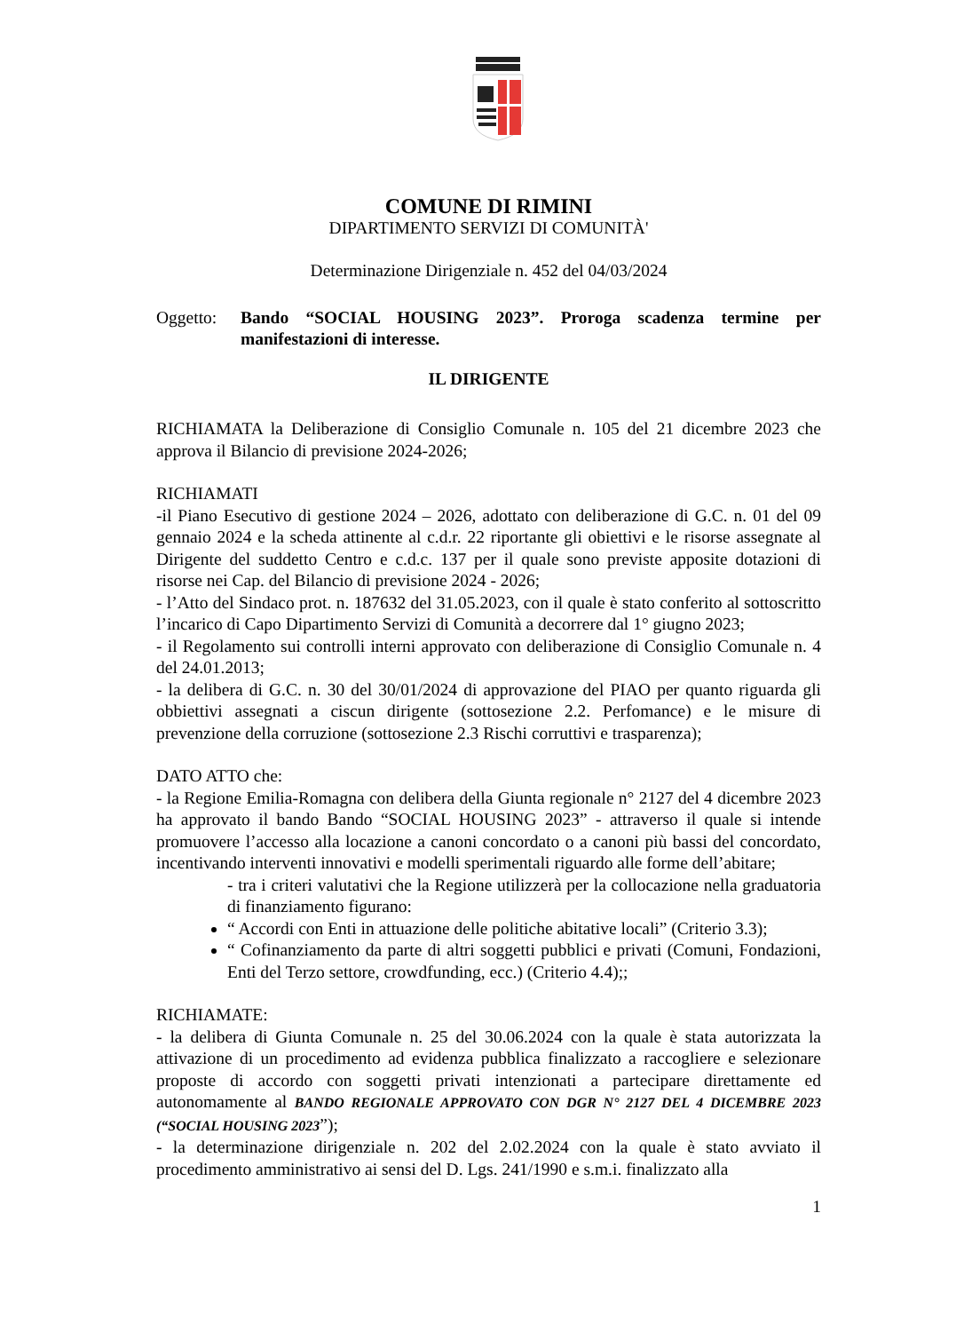COMUNE DI RIMINI
DIPARTIMENTO SERVIZI DI COMUNITÀ'
Determinazione Dirigenziale n. 452 del 04/03/2024
Oggetto: Bando “SOCIAL HOUSING 2023”. Proroga scadenza termine per manifestazioni di interesse.
IL DIRIGENTE
RICHIAMATA la Deliberazione di Consiglio Comunale n. 105 del 21 dicembre 2023 che approva il Bilancio di previsione 2024-2026;
RICHIAMATI
-il Piano Esecutivo di gestione 2024 – 2026, adottato con deliberazione di G.C. n. 01 del 09 gennaio 2024 e la scheda attinente al c.d.r. 22 riportante gli obiettivi e le risorse assegnate al Dirigente del suddetto Centro e c.d.c. 137 per il quale sono previste apposite dotazioni di risorse nei Cap. del Bilancio di previsione 2024 - 2026;
- l’Atto del Sindaco prot. n. 187632 del 31.05.2023, con il quale è stato conferito al sottoscritto l’incarico di Capo Dipartimento Servizi di Comunità a decorrere dal 1° giugno 2023;
- il Regolamento sui controlli interni approvato con deliberazione di Consiglio Comunale n. 4 del 24.01.2013;
- la delibera di G.C. n. 30 del 30/01/2024 di approvazione del PIAO per quanto riguarda gli obbiettivi assegnati a ciscun dirigente (sottosezione 2.2. Perfomance) e le misure di prevenzione della corruzione (sottosezione 2.3 Rischi corruttivi e trasparenza);
DATO ATTO che:
- la Regione Emilia-Romagna con delibera della Giunta regionale n° 2127 del 4 dicembre 2023 ha approvato il bando Bando “SOCIAL HOUSING 2023” - attraverso il quale si intende promuovere l’accesso alla locazione a canoni concordato o a canoni più bassi del concordato, incentivando interventi innovativi e modelli sperimentali riguardo alle forme dell’abitare;
- tra i criteri valutativi che la Regione utilizzerà per la collocazione nella graduatoria di finanziamento figurano:
“ Accordi con Enti in attuazione delle politiche abitative locali” (Criterio 3.3);
“ Cofinanziamento da parte di altri soggetti pubblici e privati (Comuni, Fondazioni, Enti del Terzo settore, crowdfunding, ecc.) (Criterio 4.4);;
RICHIAMATE:
- la delibera di Giunta Comunale n. 25 del 30.06.2024 con la quale è stata autorizzata la attivazione di un procedimento ad evidenza pubblica finalizzato a raccogliere e selezionare proposte di accordo con soggetti privati intenzionati a partecipare direttamente ed autonomamente al BANDO REGIONALE APPROVATO CON DGR N° 2127 DEL 4 DICEMBRE 2023 (“SOCIAL HOUSING 2023”);
- la determinazione dirigenziale n. 202 del 2.02.2024 con la quale è stato avviato il procedimento amministrativo ai sensi del D. Lgs. 241/1990 e s.m.i. finalizzato alla
1